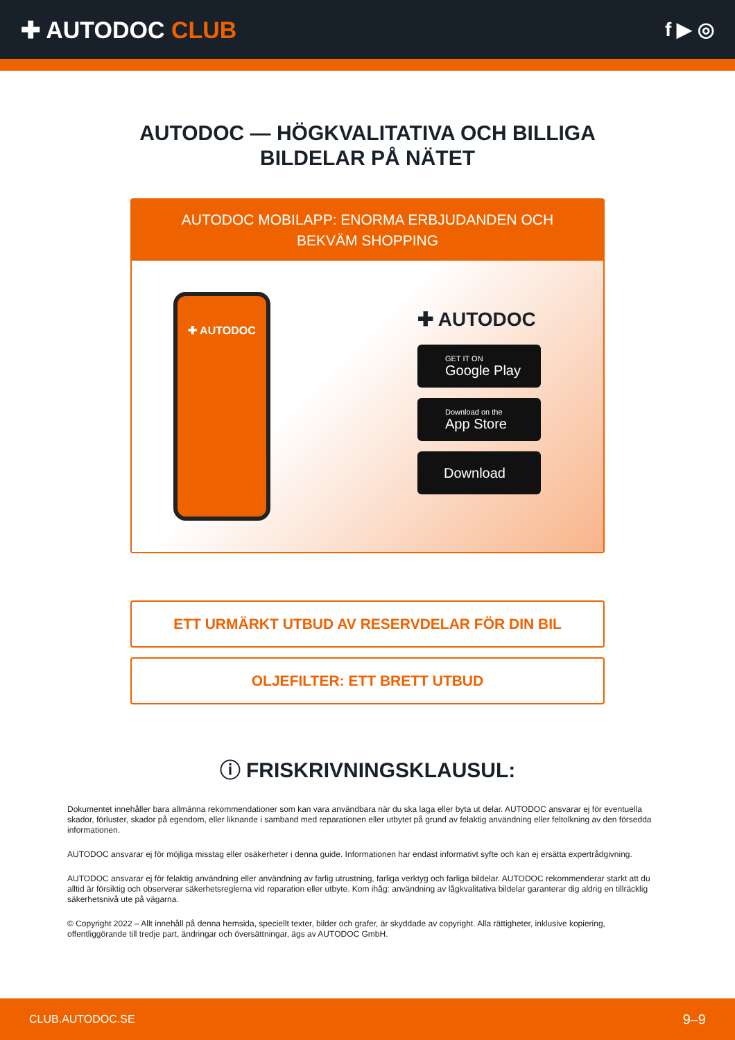✚ AUTODOC CLUB
f ▶ ◎
AUTODOC — HÖGKVALITATIVA OCH BILLIGA
BILDELAR PÅ NÄTET
AUTODOC MOBILAPP: ENORMA ERBJUDANDEN OCH BEKVÄM SHOPPING
✚ AUTODOC
✚ AUTODOC
GET IT ON
Google Play
Download on the
App Store
Download
ETT URMÄRKT UTBUD AV RESERVDELAR FÖR DIN BIL
OLJEFILTER: ETT BRETT UTBUD
ⓘ FRISKRIVNINGSKLAUSUL:
Dokumentet innehåller bara allmänna rekommendationer som kan vara användbara när du ska laga eller byta ut delar. AUTODOC ansvarar ej för eventuella skador, förluster, skador på egendom, eller liknande i samband med reparationen eller utbytet på grund av felaktig användning eller feltolkning av den försedda informationen.
AUTODOC ansvarar ej för möjliga misstag eller osäkerheter i denna guide. Informationen har endast informativt syfte och kan ej ersätta expertrådgivning.
AUTODOC ansvarar ej för felaktig användning eller användning av farlig utrustning, farliga verktyg och farliga bildelar. AUTODOC rekommenderar starkt att du alltid är försiktig och observerar säkerhetsreglerna vid reparation eller utbyte. Kom ihåg: användning av lågkvalitativa bildelar garanterar dig aldrig en tillräcklig säkerhetsnivå ute på vägarna.
© Copyright 2022 – Allt innehåll på denna hemsida, speciellt texter, bilder och grafer, är skyddade av copyright. Alla rättigheter, inklusive kopiering, offentliggörande till tredje part, ändringar och översättningar, ägs av AUTODOC GmbH.
CLUB.AUTODOC.SE 9–9